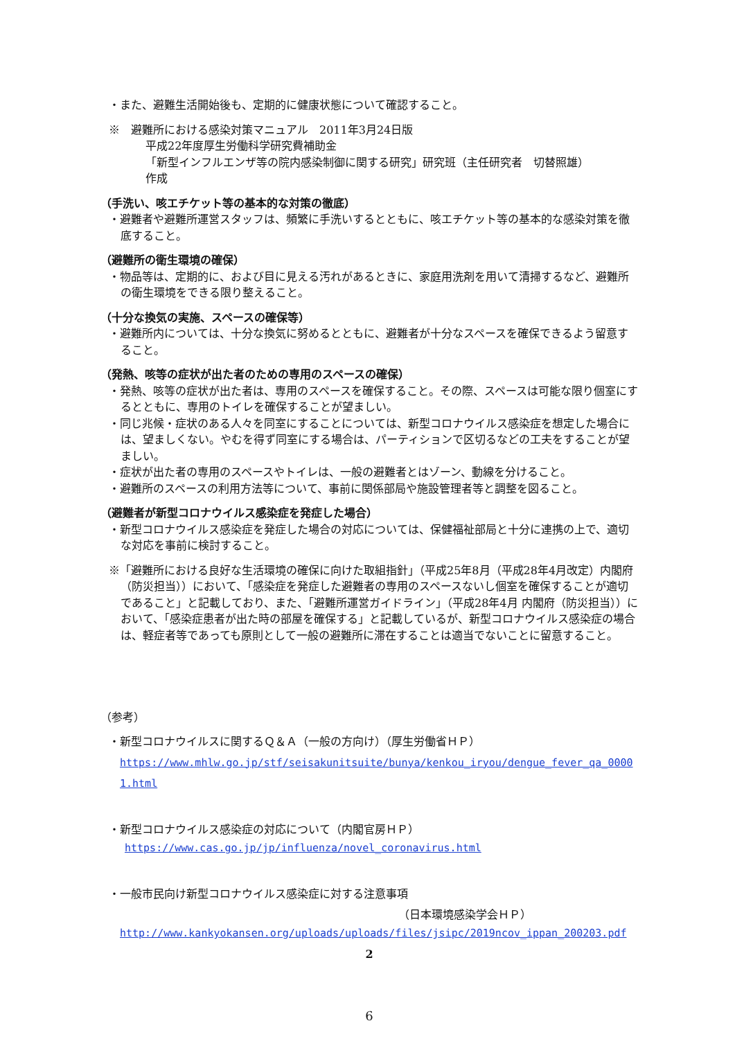・また、避難生活開始後も、定期的に健康状態について確認すること。
※　避難所における感染対策マニュアル　2011年3月24日版
平成22年度厚生労働科学研究費補助金
「新型インフルエンザ等の院内感染制御に関する研究」研究班（主任研究者　切替照雄）
作成
（手洗い、咳エチケット等の基本的な対策の徹底）
・避難者や避難所運営スタッフは、頻繁に手洗いするとともに、咳エチケット等の基本的な感染対策を徹底すること。
（避難所の衛生環境の確保）
・物品等は、定期的に、および目に見える汚れがあるときに、家庭用洗剤を用いて清掃するなど、避難所の衛生環境をできる限り整えること。
（十分な換気の実施、スペースの確保等）
・避難所内については、十分な換気に努めるとともに、避難者が十分なスペースを確保できるよう留意すること。
（発熱、咳等の症状が出た者のための専用のスペースの確保）
・発熱、咳等の症状が出た者は、専用のスペースを確保すること。その際、スペースは可能な限り個室にするとともに、専用のトイレを確保することが望ましい。
・同じ兆候・症状のある人々を同室にすることについては、新型コロナウイルス感染症を想定した場合には、望ましくない。やむを得ず同室にする場合は、パーティションで区切るなどの工夫をすることが望ましい。
・症状が出た者の専用のスペースやトイレは、一般の避難者とはゾーン、動線を分けること。
・避難所のスペースの利用方法等について、事前に関係部局や施設管理者等と調整を図ること。
（避難者が新型コロナウイルス感染症を発症した場合）
・新型コロナウイルス感染症を発症した場合の対応については、保健福祉部局と十分に連携の上で、適切な対応を事前に検討すること。
※「避難所における良好な生活環境の確保に向けた取組指針」（平成25年8月（平成28年4月改定）内閣府（防災担当））において、「感染症を発症した避難者の専用のスペースないし個室を確保することが適切であること」と記載しており、また、「避難所運営ガイドライン」（平成28年4月 内閣府（防災担当））において、「感染症患者が出た時の部屋を確保する」と記載しているが、新型コロナウイルス感染症の場合は、軽症者等であっても原則として一般の避難所に滞在することは適当でないことに留意すること。
（参考）
・新型コロナウイルスに関するＱ＆Ａ（一般の方向け）（厚生労働省ＨＰ）
https://www.mhlw.go.jp/stf/seisakunitsuite/bunya/kenkou_iryou/dengue_fever_qa_00001.html
・新型コロナウイルス感染症の対応について（内閣官房ＨＰ）
https://www.cas.go.jp/jp/influenza/novel_coronavirus.html
・一般市民向け新型コロナウイルス感染症に対する注意事項
（日本環境感染学会ＨＰ）
http://www.kankyokansen.org/uploads/uploads/files/jsipc/2019ncov_ippan_200203.pdf
2
6